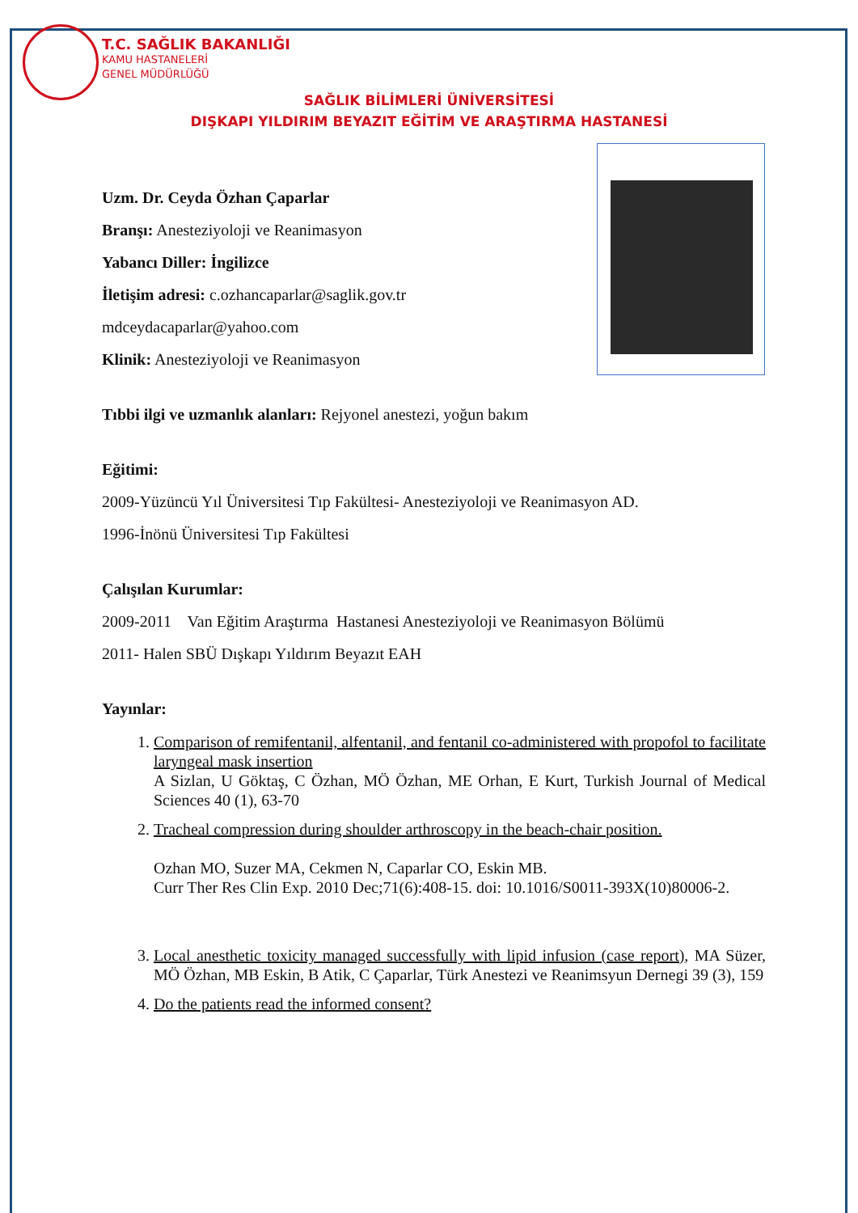T.C. SAĞLIK BAKANLIĞI
KAMU HASTANELERİ
GENEL MÜDÜRLÜĞÜ
SAĞLIK BİLİMLERİ ÜNİVERSİTESİ
DIŞKAPI YILDIRIM BEYAZIT EĞİTİM VE ARAŞTIRMA HASTANESİ
Uzm. Dr. Ceyda Özhan Çaparlar
Branşı: Anesteziyoloji ve Reanimasyon
Yabancı Diller: İngilizce
İletişim adresi: c.ozhancaparlar@saglik.gov.tr
mdceydacaparlar@yahoo.com
Klinik: Anesteziyoloji ve Reanimasyon
Tıbbi ilgi ve uzmanlık alanları: Rejyonel anestezi, yoğun bakım
Eğitimi:
2009-Yüzüncü Yıl Üniversitesi Tıp Fakültesi- Anesteziyoloji ve Reanimasyon AD.
1996-İnönü Üniversitesi Tıp Fakültesi
Çalışılan Kurumlar:
2009-2011 Van Eğitim Araştırma Hastanesi Anesteziyoloji ve Reanimasyon Bölümü
2011- Halen SBÜ Dışkapı Yıldırım Beyazıt EAH
Yayınlar:
1. Comparison of remifentanil, alfentanil, and fentanil co-administered with propofol to facilitate laryngeal mask insertion
A Sizlan, U Göktaş, C Özhan, MÖ Özhan, ME Orhan, E Kurt, Turkish Journal of Medical Sciences 40 (1), 63-70
2. Tracheal compression during shoulder arthroscopy in the beach-chair position.
Ozhan MO, Suzer MA, Cekmen N, Caparlar CO, Eskin MB.
Curr Ther Res Clin Exp. 2010 Dec;71(6):408-15. doi: 10.1016/S0011-393X(10)80006-2.
3. Local anesthetic toxicity managed successfully with lipid infusion (case report), MA Süzer, MÖ Özhan, MB Eskin, B Atik, C Çaparlar, Türk Anestezi ve Reanimsyun Dernegi 39 (3), 159
4. Do the patients read the informed consent?